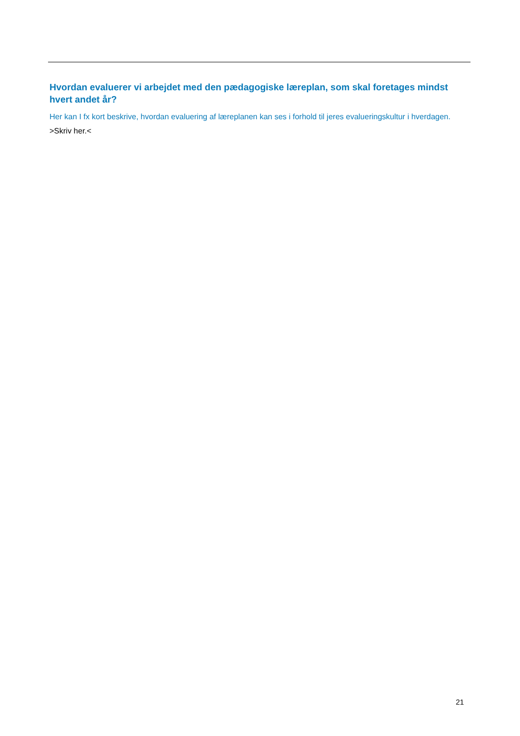Hvordan evaluerer vi arbejdet med den pædagogiske læreplan, som skal foretages mindst hvert andet år?
Her kan I fx kort beskrive, hvordan evaluering af læreplanen kan ses i forhold til jeres evalueringskultur i hverdagen.
>Skriv her.<
21